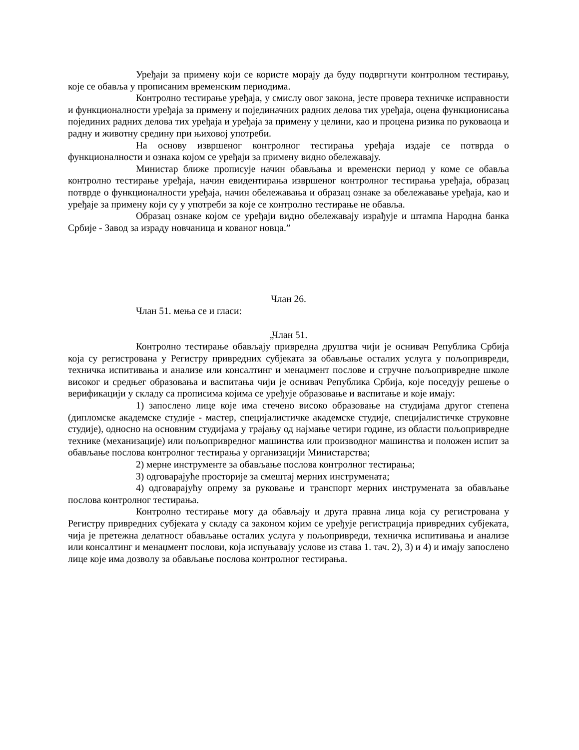Уређаји за примену који се користе морају да буду подвргнути контролном тестирању, које се обавља у прописаним временским периодима.
Контролно тестирање уређаја, у смислу овог закона, јесте провера техничке исправности и функционалности уређаја за примену и појединачних радних делова тих уређаја, оцена функционисања појединих радних делова тих уређаја и уређаја за примену у целини, као и процена ризика по руковаоца и радну и животну средину при њиховој употреби.
На основу извршеног контролног тестирања уређаја издаје се потврда о функционалности и ознака којом се уређаји за примену видно обележавају.
Министар ближе прописује начин обављања и временски период у коме се обавља контролно тестирање уређаја, начин евидентирања извршеног контролног тестирања уређаја, образац потврде о функционалности уређаја, начин обележавања и образац ознаке за обележавање уређаја, као и уређаје за примену који су у употреби за које се контролно тестирање не обавља.
Образац ознаке којом се уређаји видно обележавају израђује и штампа Народна банка Србије - Завод за израду новчаница и кованог новца.”
Члан 26.
Члан 51. мења се и гласи:
„Члан 51.
Контролно тестирање обављају привредна друштва чији је оснивач Република Србија која су регистрована у Регистру привредних субјеката за обављање осталих услуга у пољопривреди, техничка испитивања и анализе или консалтинг и менаџмент послове и стручне пољопривредне школе високог и средњег образовања и васпитања чији је оснивач Република Србија, које поседују решење о верификацији у складу са прописима којима се уређује образовање и васпитање и које имају:
1) запослено лице које има стечено високо образовање на студијама другог степена (дипломске академске студије - мастер, специјалистичке академске студије, специјалистичке струковне студије), односно на основним студијама у трајању од најмање четири године, из области пољопривредне технике (механизације) или пољопривредног машинства или производног машинства и положен испит за обављање послова контролног тестирања у организацији Министарства;
2) мерне инструменте за обављање послова контролног тестирања;
3) одговарајуће просторије за смештај мерних инструмената;
4) одговарајућу опрему за руковање и транспорт мерних инструмената за обављање послова контролног тестирања.
Контролно тестирање могу да обављају и друга правна лица која су регистрована у Регистру привредних субјеката у складу са законом којим се уређује регистрација привредних субјеката, чија је претежна делатност обављање осталих услуга у пољопривреди, техничка испитивања и анализе или консалтинг и менаџмент послови, која испуњавају услове из става 1. тач. 2), 3) и 4) и имају запослено лице које има дозволу за обављање послова контролног тестирања.